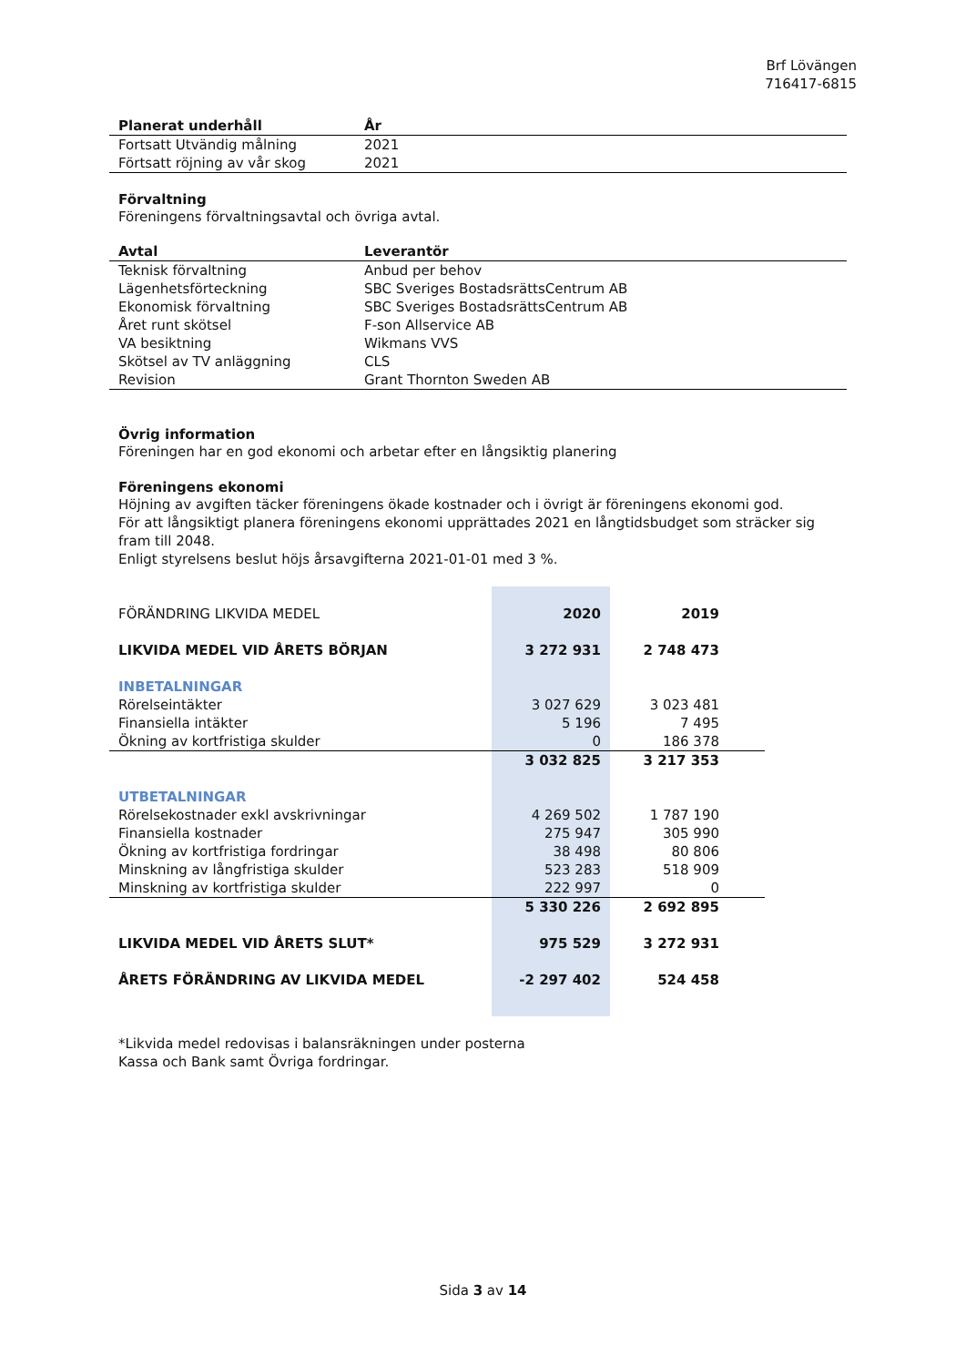Brf Lövängen
716417-6815
| Planerat underhåll | År |
| --- | --- |
| Fortsatt Utvändig målning | 2021 |
| Förtsatt röjning av vår skog | 2021 |
Förvaltning
Föreningens förvaltningsavtal och övriga avtal.
| Avtal | Leverantör |
| --- | --- |
| Teknisk förvaltning | Anbud per behov |
| Lägenhetsförteckning | SBC Sveriges BostadsrättsCentrum AB |
| Ekonomisk förvaltning | SBC Sveriges BostadsrättsCentrum AB |
| Året runt skötsel | F-son Allservice AB |
| VA besiktning | Wikmans VVS |
| Skötsel av TV anläggning | CLS |
| Revision | Grant Thornton Sweden AB |
Övrig information
Föreningen har en god ekonomi och arbetar efter en långsiktig planering
Föreningens ekonomi
Höjning av avgiften täcker föreningens ökade kostnader och i övrigt är föreningens ekonomi god.
För att långsiktigt planera föreningens ekonomi upprättades 2021 en långtidsbudget som sträcker sig fram till 2048.
Enligt styrelsens beslut höjs årsavgifterna 2021-01-01 med 3 %.
| FÖRÄNDRING LIKVIDA MEDEL | 2020 | 2019 | |
| LIKVIDA MEDEL VID ÅRETS BÖRJAN | 3 272 931 | 2 748 473 | |
| INBETALNINGAR | | | |
| Rörelseintäkter | 3 027 629 | 3 023 481 | |
| Finansiella intäkter | 5 196 | 7 495 | |
| Ökning av kortfristiga skulder | 0 | 186 378 | |
| | 3 032 825 | 3 217 353 | |
| UTBETALNINGAR | | | |
| Rörelsekostnader exkl avskrivningar | 4 269 502 | 1 787 190 | |
| Finansiella kostnader | 275 947 | 305 990 | |
| Ökning av kortfristiga fordringar | 38 498 | 80 806 | |
| Minskning av långfristiga skulder | 523 283 | 518 909 | |
| Minskning av kortfristiga skulder | 222 997 | 0 | |
| | 5 330 226 | 2 692 895 | |
| LIKVIDA MEDEL VID ÅRETS SLUT* | 975 529 | 3 272 931 | |
| ÅRETS FÖRÄNDRING AV LIKVIDA MEDEL | -2 297 402 | 524 458 | |
*Likvida medel redovisas i balansräkningen under posterna
Kassa och Bank samt Övriga fordringar.
Sida 3 av 14